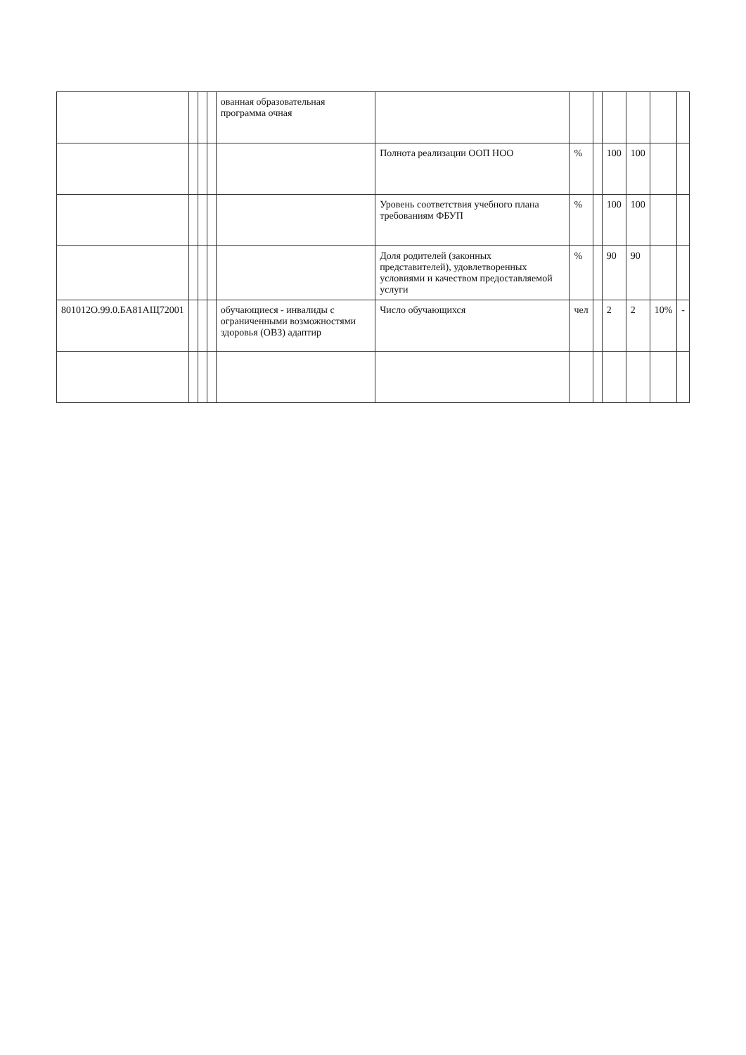| | | | | ованная образовательная программа очная | | | | | | | |
| | | | | | Полнота реализации ООП НОО | % | | 100 | 100 | | |
| | | | | | Уровень соответствия учебного плана требованиям ФБУП | % | | 100 | 100 | | |
| | | | | | Доля родителей (законных представителей), удовлетворенных условиями и качеством предоставляемой услуги | % | | 90 | 90 | | |
| 801012О.99.0.БА81АЩ72001 | | | | обучающиеся - инвалиды с ограниченными возможностями здоровья (ОВЗ) адаптир | Число обучающихся | чел | | 2 | 2 | 10% | - |